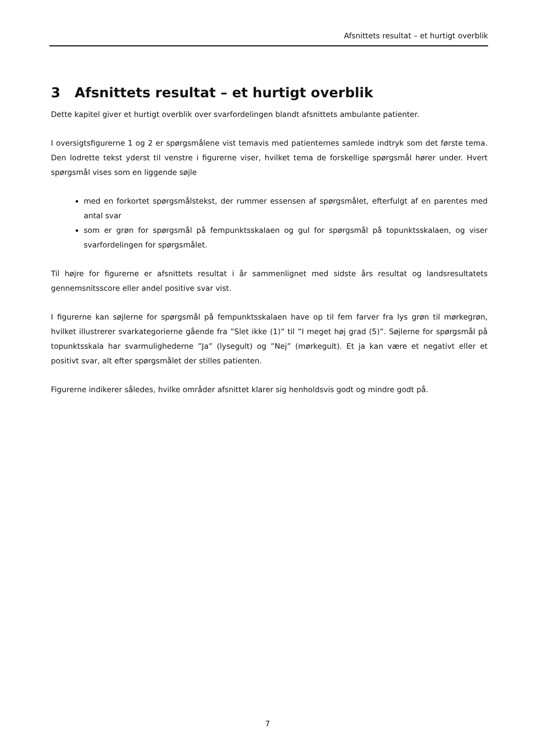Afsnittets resultat – et hurtigt overblik
3 Afsnittets resultat – et hurtigt overblik
Dette kapitel giver et hurtigt overblik over svarfordelingen blandt afsnittets ambulante patienter.
I oversigtsfigurerne 1 og 2 er spørgsmålene vist temavis med patienternes samlede indtryk som det første tema. Den lodrette tekst yderst til venstre i figurerne viser, hvilket tema de forskellige spørgsmål hører under. Hvert spørgsmål vises som en liggende søjle
med en forkortet spørgsmålstekst, der rummer essensen af spørgsmålet, efterfulgt af en parentes med antal svar
som er grøn for spørgsmål på fempunktsskalaen og gul for spørgsmål på topunktsskalaen, og viser svarfordelingen for spørgsmålet.
Til højre for figurerne er afsnittets resultat i år sammenlignet med sidste års resultat og landsresultatets gennemsnitsscore eller andel positive svar vist.
I figurerne kan søjlerne for spørgsmål på fempunktsskalaen have op til fem farver fra lys grøn til mørkegrøn, hvilket illustrerer svarkategorierne gående fra ”Slet ikke (1)” til ”I meget høj grad (5)”. Søjlerne for spørgsmål på topunktsskala har svarmulighederne ”Ja” (lysegult) og ”Nej” (mørkegult). Et ja kan være et negativt eller et positivt svar, alt efter spørgsmålet der stilles patienten.
Figurerne indikerer således, hvilke områder afsnittet klarer sig henholdsvis godt og mindre godt på.
7